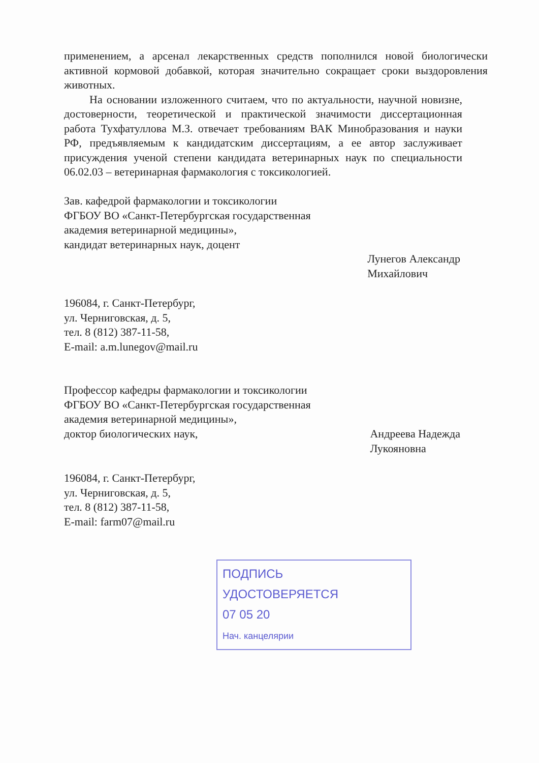применением, а арсенал лекарственных средств пополнился новой биологически активной кормовой добавкой, которая значительно сокращает сроки выздоровления животных.
На основании изложенного считаем, что по актуальности, научной новизне, достоверности, теоретической и практической значимости диссертационная работа Тухфатуллова М.З. отвечает требованиям ВАК Минобразования и науки РФ, предъявляемым к кандидатским диссертациям, а ее автор заслуживает присуждения ученой степени кандидата ветеринарных наук по специальности 06.02.03 – ветеринарная фармакология с токсикологией.
Зав. кафедрой фармакологии и токсикологии
ФГБОУ ВО «Санкт-Петербургская государственная
академия ветеринарной медицины»,
кандидат ветеринарных наук, доцент
Лунегов Александр
Михайлович
196084, г. Санкт-Петербург,
ул. Черниговская, д. 5,
тел. 8 (812) 387-11-58,
E-mail: a.m.lunegov@mail.ru
Профессор кафедры фармакологии и токсикологии
ФГБОУ ВО «Санкт-Петербургская государственная
академия ветеринарной медицины»,
доктор биологических наук,
Андреева Надежда
Лукояновна
196084, г. Санкт-Петербург,
ул. Черниговская, д. 5,
тел. 8 (812) 387-11-58,
E-mail: farm07@mail.ru
ПОДПИСЬ
УДОСТОВЕРЯЕТСЯ
07 05 20
Нач. канцелярии